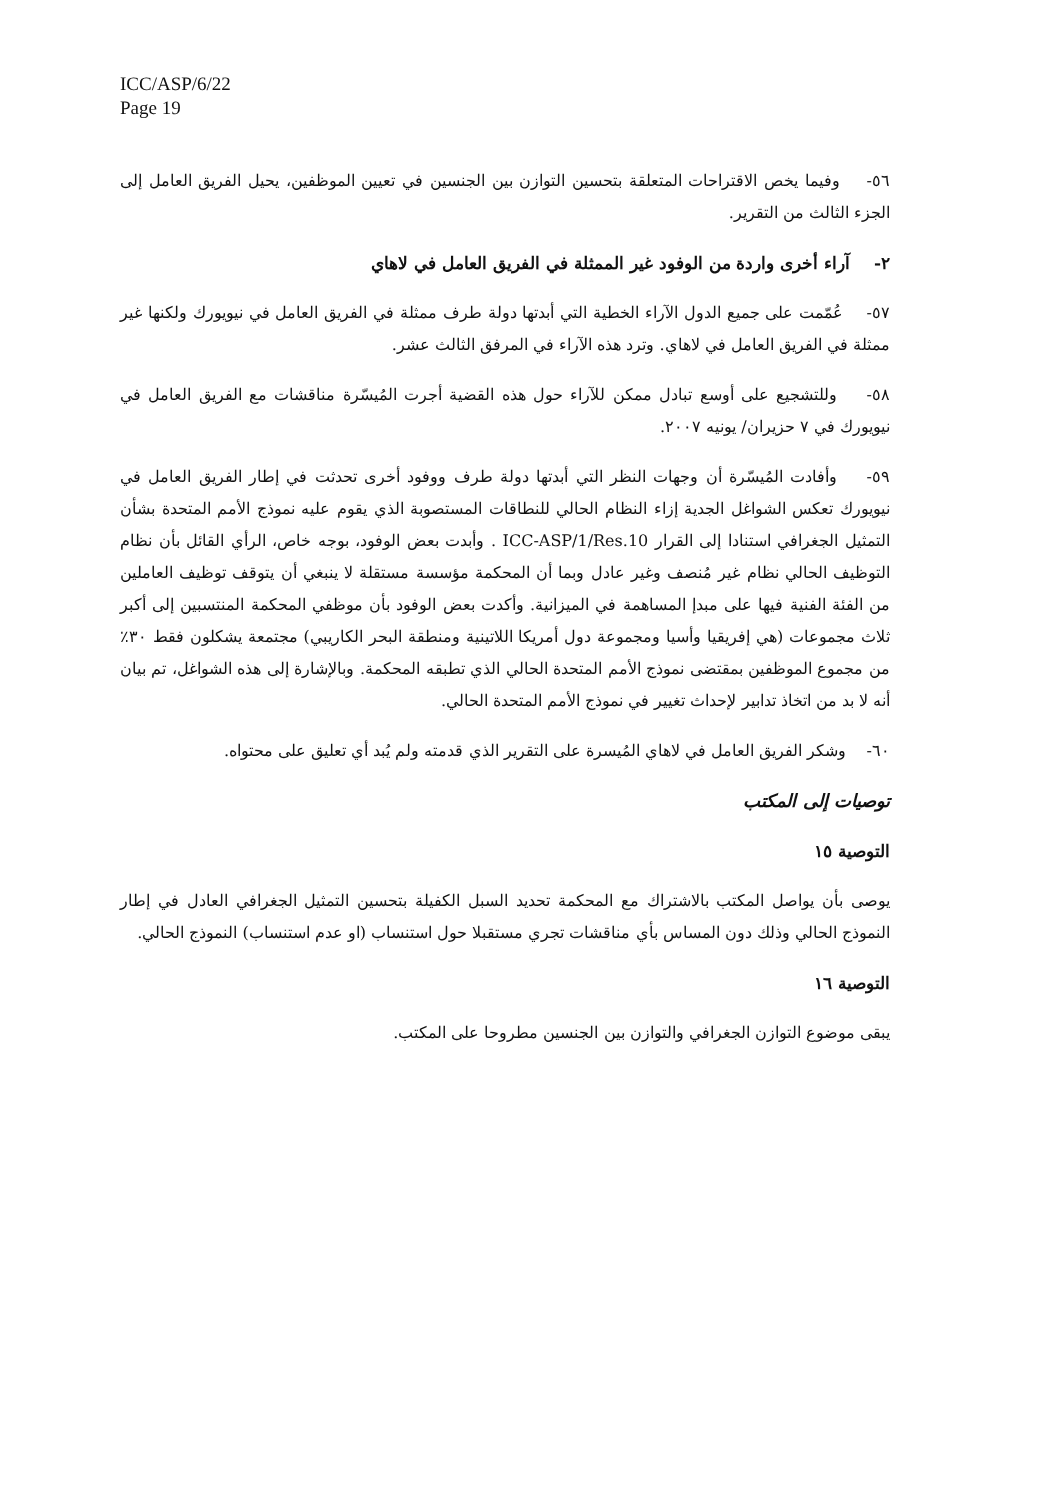ICC/ASP/6/22
Page 19
٥٦- وفيما يخص الاقتراحات المتعلقة بتحسين التوازن بين الجنسين في تعيين الموظفين، يحيل الفريق العامل إلى الجزء الثالث من التقرير.
٢- آراء أخرى واردة من الوفود غير الممثلة في الفريق العامل في لاهاي
٥٧- عُمّمت على جميع الدول الآراء الخطية التي أبدتها دولة طرف ممثلة في الفريق العامل في نيويورك ولكنها غير ممثلة في الفريق العامل في لاهاي. وترد هذه الآراء في المرفق الثالث عشر.
٥٨- وللتشجيع على أوسع تبادل ممكن للآراء حول هذه القضية أجرت المُيسّرة مناقشات مع الفريق العامل في نيويورك في ٧ حزيران/ يونيه ٢٠٠٧.
٥٩- وأفادت المُيسّرة أن وجهات النظر التي أبدتها دولة طرف ووفود أخرى تحدثت في إطار الفريق العامل في نيويورك تعكس الشواغل الجدية إزاء النظام الحالي للنطاقات المستصوبة الذي يقوم عليه نموذج الأمم المتحدة بشأن التمثيل الجغرافي استنادا إلى القرار ICC-ASP/1/Res.10 . وأبدت بعض الوفود، بوجه خاص، الرأي القائل بأن نظام التوظيف الحالي نظام غير مُنصف وغير عادل وبما أن المحكمة مؤسسة مستقلة لا ينبغي أن يتوقف توظيف العاملين من الفئة الفنية فيها على مبدإ المساهمة في الميزانية. وأكدت بعض الوفود بأن موظفي المحكمة المنتسبين إلى أكبر ثلاث مجموعات (هي إفريقيا وأسيا ومجموعة دول أمريكا اللاتينية ومنطقة البحر الكاريبي) مجتمعة يشكلون فقط ٣٠٪ من مجموع الموظفين بمقتضى نموذج الأمم المتحدة الحالي الذي تطبقه المحكمة. وبالإشارة إلى هذه الشواغل، تم بيان أنه لا بد من اتخاذ تدابير لإحداث تغيير في نموذج الأمم المتحدة الحالي.
٦٠- وشكر الفريق العامل في لاهاي المُيسرة على التقرير الذي قدمته ولم يُبد أي تعليق على محتواه.
توصيات إلى المكتب
التوصية ١٥
يوصى بأن يواصل المكتب بالاشتراك مع المحكمة تحديد السبل الكفيلة بتحسين التمثيل الجغرافي العادل في إطار النموذج الحالي وذلك دون المساس بأي مناقشات تجري مستقبلا حول استنساب (او عدم استنساب) النموذج الحالي.
التوصية ١٦
يبقى موضوع التوازن الجغرافي والتوازن بين الجنسين مطروحا على المكتب.